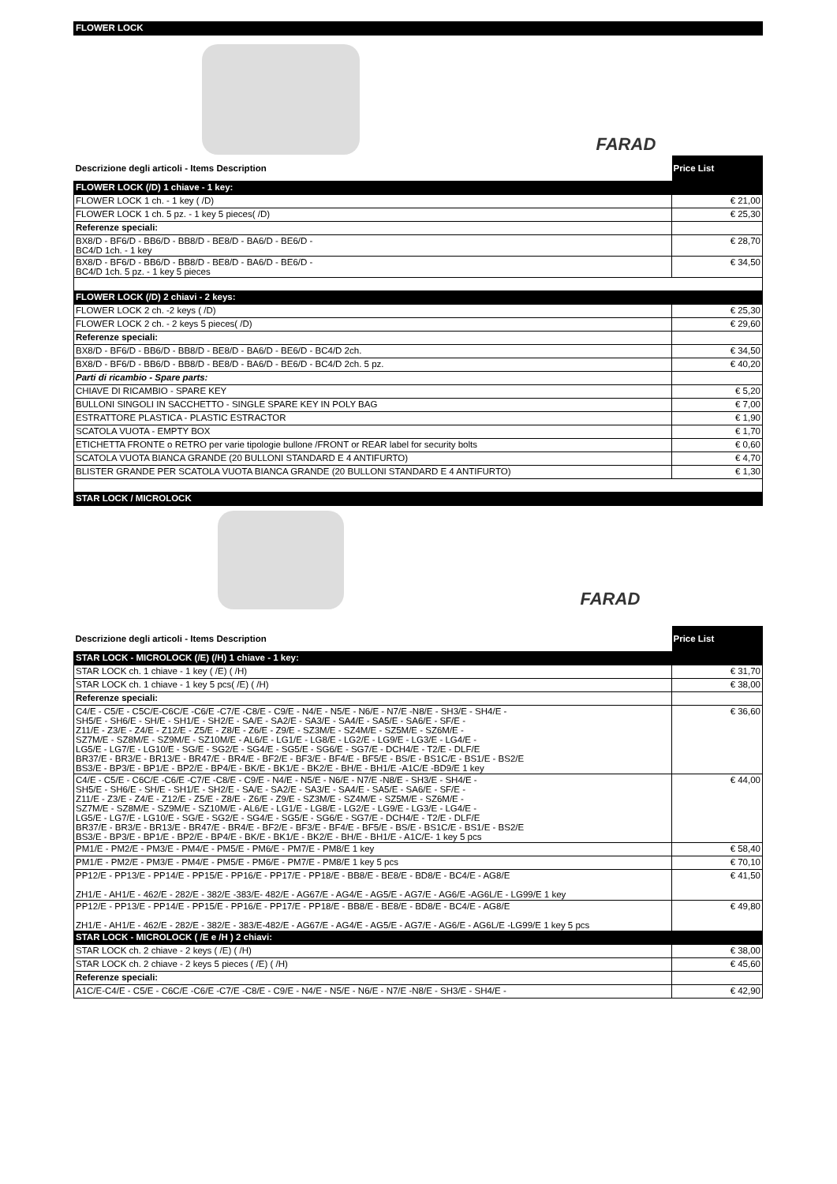| FLOWER LOCK | |
| FARAD | |
| Descrizione degli articoli - Items Description | Price List |
| FLOWER LOCK (/D) 1 chiave - 1 key: | |
| FLOWER LOCK 1 ch. - 1 key ( /D) | € 21,00 |
| FLOWER LOCK 1 ch. 5 pz. - 1 key 5 pieces( /D) | € 25,30 |
| Referenze speciali: | |
| BX8/D - BF6/D - BB6/D - BB8/D - BE8/D - BA6/D - BE6/D - BC4/D 1ch. - 1 key | € 28,70 |
| BX8/D - BF6/D - BB6/D - BB8/D - BE8/D - BA6/D - BE6/D - BC4/D 1ch. 5 pz. - 1 key 5 pieces | € 34,50 |
| FLOWER LOCK (/D) 2 chiavi - 2 keys: | |
| FLOWER LOCK 2 ch. -2 keys ( /D) | € 25,30 |
| FLOWER LOCK 2 ch. - 2 keys 5 pieces( /D) | € 29,60 |
| Referenze speciali: | |
| BX8/D - BF6/D - BB6/D - BB8/D - BE8/D - BA6/D - BE6/D - BC4/D 2ch. | € 34,50 |
| BX8/D - BF6/D - BB6/D - BB8/D - BE8/D - BA6/D - BE6/D - BC4/D 2ch. 5 pz. | € 40,20 |
| Parti di ricambio - Spare parts: | |
| CHIAVE DI RICAMBIO - SPARE KEY | € 5,20 |
| BULLONI SINGOLI IN SACCHETTO - SINGLE SPARE KEY IN POLY BAG | € 7,00 |
| ESTRATTORE PLASTICA - PLASTIC ESTRACTOR | € 1,90 |
| SCATOLA VUOTA - EMPTY BOX | € 1,70 |
| ETICHETTA FRONTE o RETRO per varie tipologie bullone /FRONT or REAR label for security bolts | € 0,60 |
| SCATOLA VUOTA BIANCA GRANDE (20 BULLONI STANDARD E 4 ANTIFURTO) | € 4,70 |
| BLISTER GRANDE PER SCATOLA VUOTA BIANCA GRANDE (20 BULLONI STANDARD E 4 ANTIFURTO) | € 1,30 |
| STAR LOCK / MICROLOCK | |
| FARAD | |
| Descrizione degli articoli - Items Description | Price List |
| STAR LOCK - MICROLOCK (/E) (/H) 1 chiave - 1 key: | |
| STAR LOCK ch. 1 chiave - 1 key ( /E) ( /H) | € 31,70 |
| STAR LOCK ch. 1 chiave - 1 key 5 pcs( /E) ( /H) | € 38,00 |
| Referenze speciali: | |
| C4/E - C5/E - C5C/E-C6C/E -C6/E -C7/E -C8/E - C9/E - N4/E - N5/E - N6/E - N7/E -N8/E - SH3/E - SH4/E - SH5/E - SH6/E - SH/E - SH1/E - SH2/E - SA/E - SA2/E - SA3/E - SA4/E - SA5/E - SA6/E - SF/E - Z11/E - Z3/E - Z4/E - Z12/E - Z5/E - Z8/E - Z6/E - Z9/E - SZ3M/E - SZ4M/E - SZ5M/E - SZ6M/E - SZ7M/E - SZ8M/E - SZ9M/E - SZ10M/E - AL6/E - LG1/E - LG8/E - LG2/E - LG9/E - LG3/E - LG4/E - LG5/E - LG7/E - LG10/E - SG/E - SG2/E - SG4/E - SG5/E - SG6/E - SG7/E - DCH4/E - T2/E - DLF/E BR37/E - BR3/E - BR13/E - BR47/E - BR4/E - BF2/E - BF3/E - BF4/E - BF5/E - BS/E - BS1C/E - BS1/E - BS2/E BS3/E - BP3/E - BP1/E - BP2/E - BP4/E - BK/E - BK1/E - BK2/E - BH/E - BH1/E -A1C/E -BD9/E 1 key | € 36,60 |
| C4/E - C5/E - C6C/E -C6/E -C7/E -C8/E - C9/E - N4/E - N5/E - N6/E - N7/E -N8/E - SH3/E - SH4/E - SH5/E - SH6/E - SH/E - SH1/E - SH2/E - SA/E - SA2/E - SA3/E - SA4/E - SA5/E - SA6/E - SF/E - Z11/E - Z3/E - Z4/E - Z12/E - Z5/E - Z8/E - Z6/E - Z9/E - SZ3M/E - SZ4M/E - SZ5M/E - SZ6M/E - SZ7M/E - SZ8M/E - SZ9M/E - SZ10M/E - AL6/E - LG1/E - LG8/E - LG2/E - LG9/E - LG3/E - LG4/E - LG5/E - LG7/E - LG10/E - SG/E - SG2/E - SG4/E - SG5/E - SG6/E - SG7/E - DCH4/E - T2/E - DLF/E BR37/E - BR3/E - BR13/E - BR47/E - BR4/E - BF2/E - BF3/E - BF4/E - BF5/E - BS/E - BS1C/E - BS1/E - BS2/E BS3/E - BP3/E - BP1/E - BP2/E - BP4/E - BK/E - BK1/E - BK2/E - BH/E - BH1/E - A1C/E- 1 key 5 pcs | € 44,00 |
| PM1/E - PM2/E - PM3/E - PM4/E - PM5/E - PM6/E - PM7/E - PM8/E 1 key | € 58,40 |
| PM1/E - PM2/E - PM3/E - PM4/E - PM5/E - PM6/E - PM7/E - PM8/E 1 key 5 pcs | € 70,10 |
| PP12/E - PP13/E - PP14/E - PP15/E - PP16/E - PP17/E - PP18/E - BB8/E - BE8/E - BD8/E - BC4/E - AG8/E ZH1/E - AH1/E - 462/E - 282/E - 382/E -383/E- 482/E - AG67/E - AG4/E - AG5/E - AG7/E - AG6/E -AG6L/E - LG99/E 1 key | € 41,50 |
| PP12/E - PP13/E - PP14/E - PP15/E - PP16/E - PP17/E - PP18/E - BB8/E - BE8/E - BD8/E - BC4/E - AG8/E ZH1/E - AH1/E - 462/E - 282/E - 382/E - 383/E-482/E - AG67/E - AG4/E - AG5/E - AG7/E - AG6/E - AG6L/E -LG99/E 1 key 5 pcs | € 49,80 |
| STAR LOCK - MICROLOCK ( /E e /H ) 2 chiavi: | |
| STAR LOCK ch. 2 chiave - 2 keys ( /E) ( /H) | € 38,00 |
| STAR LOCK ch. 2 chiave - 2 keys 5 pieces ( /E) ( /H) | € 45,60 |
| Referenze speciali: | |
| A1C/E-C4/E - C5/E - C6C/E -C6/E -C7/E -C8/E - C9/E - N4/E - N5/E - N6/E - N7/E -N8/E - SH3/E - SH4/E - | € 42,90 |